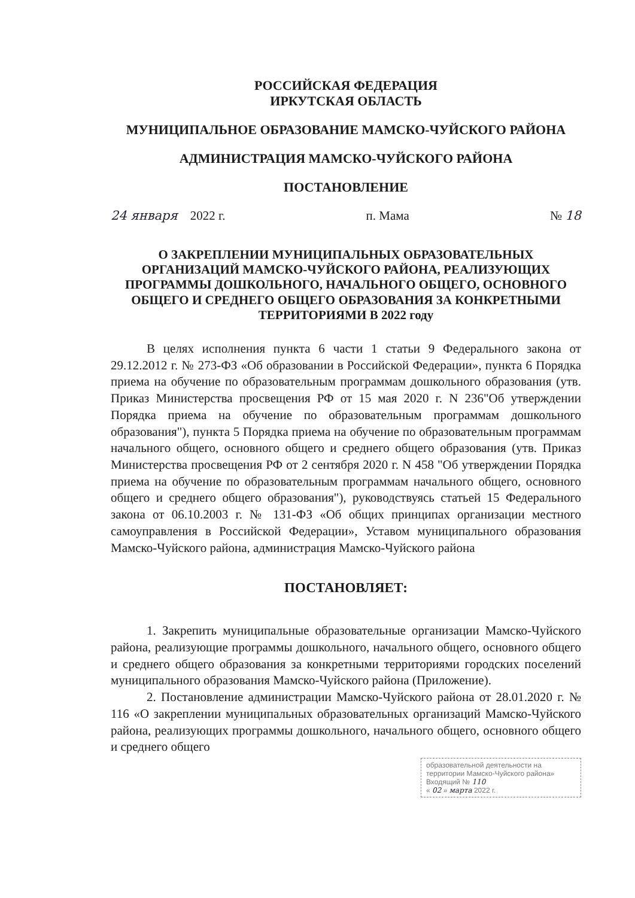РОССИЙСКАЯ ФЕДЕРАЦИЯ
ИРКУТСКАЯ ОБЛАСТЬ
МУНИЦИПАЛЬНОЕ ОБРАЗОВАНИЕ МАМСКО-ЧУЙСКОГО РАЙОНА
АДМИНИСТРАЦИЯ МАМСКО-ЧУЙСКОГО РАЙОНА
ПОСТАНОВЛЕНИЕ
24 января 2022 г. п. Мама № 18
О ЗАКРЕПЛЕНИИ МУНИЦИПАЛЬНЫХ ОБРАЗОВАТЕЛЬНЫХ ОРГАНИЗАЦИЙ МАМСКО-ЧУЙСКОГО РАЙОНА, РЕАЛИЗУЮЩИХ ПРОГРАММЫ ДОШКОЛЬНОГО, НАЧАЛЬНОГО ОБЩЕГО, ОСНОВНОГО ОБЩЕГО И СРЕДНЕГО ОБЩЕГО ОБРАЗОВАНИЯ ЗА КОНКРЕТНЫМИ ТЕРРИТОРИЯМИ В 2022 году
В целях исполнения пункта 6 части 1 статьи 9 Федерального закона от 29.12.2012 г. № 273-ФЗ «Об образовании в Российской Федерации», пункта 6 Порядка приема на обучение по образовательным программам дошкольного образования (утв. Приказ Министерства просвещения РФ от 15 мая 2020 г. N 236"Об утверждении Порядка приема на обучение по образовательным программам дошкольного образования"), пункта 5 Порядка приема на обучение по образовательным программам начального общего, основного общего и среднего общего образования (утв. Приказ Министерства просвещения РФ от 2 сентября 2020 г. N 458 "Об утверждении Порядка приема на обучение по образовательным программам начального общего, основного общего и среднего общего образования"), руководствуясь статьей 15 Федерального закона от 06.10.2003 г. № 131-ФЗ «Об общих принципах организации местного самоуправления в Российской Федерации», Уставом муниципального образования Мамско-Чуйского района, администрация Мамско-Чуйского района
ПОСТАНОВЛЯЕТ:
1. Закрепить муниципальные образовательные организации Мамско-Чуйского района, реализующие программы дошкольного, начального общего, основного общего и среднего общего образования за конкретными территориями городских поселений муниципального образования Мамско-Чуйского района (Приложение).
2. Постановление администрации Мамско-Чуйского района от 28.01.2020 г. № 116 «О закреплении муниципальных образовательных организаций Мамско-Чуйского района, реализующих программы дошкольного, начального общего, основного общего и среднего общего
образовательной деятельности на
территории Мамско-Чуйского района»
Входящий № 110
« 02 » марта 2022 г.